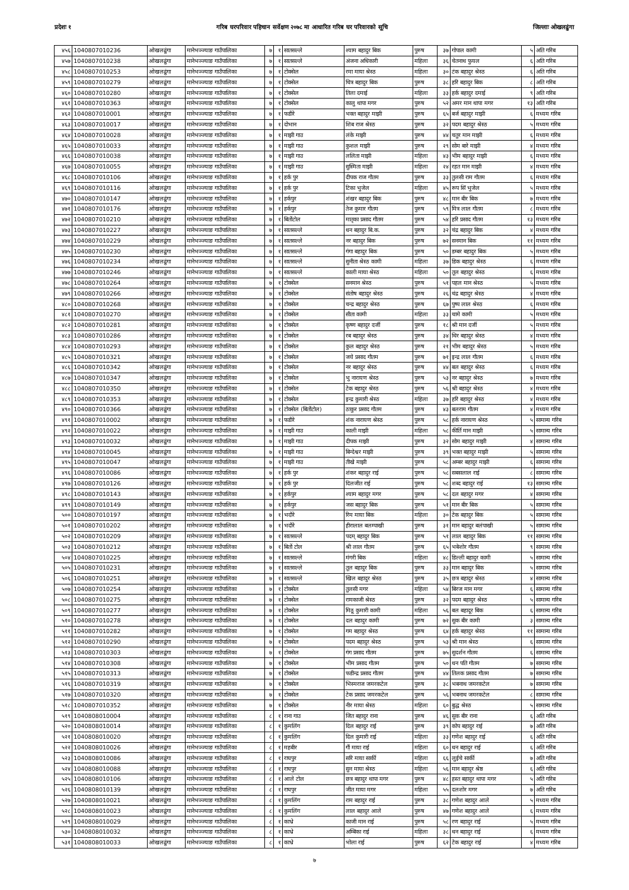प्रदेशः १ गरिब घरपरिवार पहिचान सर्वेक्षण २०७८ मा आधारित गरिब घर परिवारको सूचि जिल्लाः ओखलढुंगा
| ४५६ | 1040807010236 | ओखलढुंगा | मानेभञ्ज्याङ गाउँपालिका | ७ | १ | सातसल्ले | श्याम बहादुर बिक | पुरुष | ३७ | गोपाल कामी | ५ | अति गरिब |
| ४५७ | 1040807010238 | ओखलढुंगा | मानेभञ्ज्याङ गाउँपालिका | ७ | १ | सातसल्ले | अंजना अधिकारी | महिला | ३६ | चेतनाथ फुयल | ६ | अति गरिब |
| ४५८ | 1040807010253 | ओखलढुंगा | मानेभञ्ज्याङ गाउँपालिका | ७ | १ | टोक्सेल | रमा माया श्रेस्ठ | महिला | ३० | टंक बहादुर श्रेस्ठ | ६ | अति गरिब |
| ४५९ | 1040807010279 | ओखलढुंगा | मानेभञ्ज्याङ गाउँपालिका | ७ | १ | टोक्सेल | चित्र बहादुर बिक | पुरुष | ३८ | हरि बहादुर बिक | ८ | अति गरिब |
| ४६० | 1040807010280 | ओखलढुंगा | मानेभञ्ज्याङ गाउँपालिका | ७ | १ | टोक्सेल | तिला दमाई | महिला | ३३ | हर्क बहादुर दमाई | ९ | अति गरिब |
| ४६१ | 1040807010363 | ओखलढुंगा | मानेभञ्ज्याङ गाउँपालिका | ७ | १ | टोक्सेल | कालु थापा मगर | पुरुष | ५२ | अमर मान थापा मगर | १३ | अति गरिब |
| ४६२ | 1040807010001 | ओखलढुंगा | मानेभञ्ज्याङ गाउँपालिका | ७ | १ | फडीरे | भक्त बहादुर माझी | पुरुष | ६५ | बर्ज बहादुर माझी | ६ | मध्यम गरिब |
| ४६३ | 1040807010017 | ओखलढुंगा | मानेभञ्ज्याङ गाउँपालिका | ७ | १ | दोभान | शिब राज श्रेस्ठ | पुरुष | ३२ | पदम बहादुर श्रेस्ठ | ५ | मध्यम गरिब |
| ४६४ | 1040807010028 | ओखलढुंगा | मानेभञ्ज्याङ गाउँपालिका | ७ | १ | माझी गाउ | लंके माझी | पुरुष | ४४ | चतुर मान माझी | ६ | मध्यम गरिब |
| ४६५ | 1040807010033 | ओखलढुंगा | मानेभञ्ज्याङ गाउँपालिका | ७ | १ | माझी गाउ | कुशल माझी | पुरुष | २९ | सोम बारे माझी | ४ | मध्यम गरिब |
| ४६६ | 1040807010038 | ओखलढुंगा | मानेभञ्ज्याङ गाउँपालिका | ७ | १ | माझी गाउ | ललिता माझी | महिला | ४३ | भीम बहादुर माझी | ६ | मध्यम गरिब |
| ४६७ | 1040807010055 | ओखलढुंगा | मानेभञ्ज्याङ गाउँपालिका | ७ | १ | माझी गाउ | सुस्मिता माझी | महिला | २४ | रहत मान माझी | ४ | मध्यम गरिब |
| ४६८ | 1040807010106 | ओखलढुंगा | मानेभञ्ज्याङ गाउँपालिका | ७ | १ | हर्क पुर | दीपक राज गौतम | पुरुष | ३३ | तुलसी राम गौतम | ६ | मध्यम गरिब |
| ४६९ | 1040807010116 | ओखलढुंगा | मानेभञ्ज्याङ गाउँपालिका | ७ | १ | हर्क पुर | टिका भुजेल | महिला | ४५ | रूप सिं भुजेल | ५ | मध्यम गरिब |
| ४७० | 1040807010147 | ओखलढुंगा | मानेभञ्ज्याङ गाउँपालिका | ७ | १ | हर्कपुर | शंखर बहादुर बिक | पुरुष | ४८ | मान बीर बिक | ७ | मध्यम गरिब |
| ४७१ | 1040807010176 | ओखलढुंगा | मानेभञ्ज्याङ गाउँपालिका | ७ | १ | हर्कपुर | तेज कुमार गौतम | पुरुष | ५९ | मित्र लाल गौतम | ८ | मध्यम गरिब |
| ४७२ | 1040807010210 | ओखलढुंगा | मानेभञ्ज्याङ गाउँपालिका | ७ | १ | बिर्तोटोल | मातृका प्रसाद गौतम | पुरुष | ५४ | हरि प्रसाद गौतम | १३ | मध्यम गरिब |
| ४७३ | 1040807010227 | ओखलढुंगा | मानेभञ्ज्याङ गाउँपालिका | ७ | १ | सातसल्ले | धन बहादुर बि.क. | पुरुष | ३२ | चंद्र बहादुर बिक | ४ | मध्यम गरिब |
| ४७४ | 1040807010229 | ओखलढुंगा | मानेभञ्ज्याङ गाउँपालिका | ७ | १ | सातसल्ले | नर बहादुर बिक | पुरुष | ७२ | सनमान बिक | ११ | मध्यम गरिब |
| ४७५ | 1040807010230 | ओखलढुंगा | मानेभञ्ज्याङ गाउँपालिका | ७ | १ | सातसल्ले | गंगा बहादुर बिक | पुरुष | ५० | डम्बर बहादुर बिक | ५ | मध्यम गरिब |
| ४७६ | 1040807010234 | ओखलढुंगा | मानेभञ्ज्याङ गाउँपालिका | ७ | १ | सातसल्ले | सुनीता श्रेस्ठ कामी | महिला | ३७ | डिक बहादुर श्रेस्ठ | ६ | मध्यम गरिब |
| ४७७ | 1040807010246 | ओखलढुंगा | मानेभञ्ज्याङ गाउँपालिका | ७ | १ | सातसल्ले | काली माया श्रेस्ठ | महिला | ५० | तूल बहादुर श्रेस्ठ | ६ | मध्यम गरिब |
| ४७८ | 1040807010264 | ओखलढुंगा | मानेभञ्ज्याङ गाउँपालिका | ७ | १ | टोक्सेल | सनमान श्रेस्ठ | पुरुष | ५१ | पहल मान श्रेस्ठ | ५ | मध्यम गरिब |
| ४७९ | 1040807010266 | ओखलढुंगा | मानेभञ्ज्याङ गाउँपालिका | ७ | १ | टोक्सेल | संतोष बहादुर श्रेस्ठ | पुरुष | २६ | चंद्र बहादुर श्रेस्ठ | ४ | मध्यम गरिब |
| ४८० | 1040807010268 | ओखलढुंगा | मानेभञ्ज्याङ गाउँपालिका | ७ | १ | टोक्सेल | चन्द्र बहादुर श्रेस्ठ | पुरुष | ६७ | पुष्प लाल श्रेस्ठ | ६ | मध्यम गरिब |
| ४८१ | 1040807010270 | ओखलढुंगा | मानेभञ्ज्याङ गाउँपालिका | ७ | १ | टोक्सेल | सीता कामी | महिला | ३३ | चामे कामी | ५ | मध्यम गरिब |
| ४८२ | 1040807010281 | ओखलढुंगा | मानेभञ्ज्याङ गाउँपालिका | ७ | १ | टोक्सेल | कृष्ण बहादुर दर्जी | पुरुष | १८ | श्री मान दर्जी | ५ | मध्यम गरिब |
| ४८३ | 1040807010286 | ओखलढुंगा | मानेभञ्ज्याङ गाउँपालिका | ७ | १ | टोक्सेल | रब बहादुर श्रेस्ठ | पुरुष | ३४ | थिर बहादुर श्रेस्ठ | ४ | मध्यम गरिब |
| ४८४ | 1040807010293 | ओखलढुंगा | मानेभञ्ज्याङ गाउँपालिका | ७ | १ | टोक्सेल | कुल बहादुर श्रेस्ठ | पुरुष | २१ | भीम बहादुर श्रेस्ठ | ५ | मध्यम गरिब |
| ४८५ | 1040807010321 | ओखलढुंगा | मानेभञ्ज्याङ गाउँपालिका | ७ | १ | टोक्सेल | जये प्रसाद गौतम | पुरुष | ७१ | इन्द्र लाल गौतम | ६ | मध्यम गरिब |
| ४८६ | 1040807010342 | ओखलढुंगा | मानेभञ्ज्याङ गाउँपालिका | ७ | १ | टोक्सेल | नर बहादुर श्रेस्ठ | पुरुष | ४४ | बल बहादुर श्रेस्ठ | ६ | मध्यम गरिब |
| ४८७ | 1040807010347 | ओखलढुंगा | मानेभञ्ज्याङ गाउँपालिका | ७ | १ | टोक्सेल | भु नारायण श्रेस्ठ | पुरुष | ५३ | नर बहादुर श्रेस्ठ | ७ | मध्यम गरिब |
| ४८८ | 1040807010350 | ओखलढुंगा | मानेभञ्ज्याङ गाउँपालिका | ७ | १ | टोक्सेल | टेक बहादुर श्रेस्ठ | पुरुष | ५६ | श्री बहादुर श्रेस्ठ | ४ | मध्यम गरिब |
| ४८९ | 1040807010353 | ओखलढुंगा | मानेभञ्ज्याङ गाउँपालिका | ७ | १ | टोक्सेल | इन्द्र कुमारी श्रेस्ठ | महिला | ३७ | हरि बहादुर श्रेस्ठ | ४ | मध्यम गरिब |
| ४९० | 1040807010366 | ओखलढुंगा | मानेभञ्ज्याङ गाउँपालिका | ७ | १ | टोक्सेल (बिर्तोटोल) | ठाकुर प्रसाद गौतम | पुरुष | ४३ | बलराम गौतम | ४ | मध्यम गरिब |
| ४९१ | 1040807010002 | ओखलढुंगा | मानेभञ्ज्याङ गाउँपालिका | ७ | १ | फडीरे | शंक नारायण श्रेस्ठ | पुरुष | ५८ | हर्क नारायण श्रेस्ठ | ५ | सामान्य गरिब |
| ४९२ | 1040807010022 | ओखलढुंगा | मानेभञ्ज्याङ गाउँपालिका | ७ | १ | माझी गाउ | काली माझी | महिला | ५८ | कीर्ति मान माझी | ५ | सामान्य गरिब |
| ४९३ | 1040807010032 | ओखलढुंगा | मानेभञ्ज्याङ गाउँपालिका | ७ | १ | माझी गाउ | दीपक माझी | पुरुष | ३२ | सोम बहादुर माझी | ४ | सामान्य गरिब |
| ४९४ | 1040807010045 | ओखलढुंगा | मानेभञ्ज्याङ गाउँपालिका | ७ | १ | माझी गाउ | बिन्देश्वर माझी | पुरुष | ३९ | भक्त बहादुर माझी | ५ | सामान्य गरिब |
| ४९५ | 1040807010047 | ओखलढुंगा | मानेभञ्ज्याङ गाउँपालिका | ७ | १ | माझी गाउ | तीखे माझी | पुरुष | ५८ | अम्बर बहादुर माझी | ६ | सामान्य गरिब |
| ४९६ | 1040807010086 | ओखलढुंगा | मानेभञ्ज्याङ गाउँपालिका | ७ | १ | हर्क पुर | शंकर बहादुर राई | पुरुष | ५८ | सबसलाल राई | ८ | सामान्य गरिब |
| ४९७ | 1040807010126 | ओखलढुंगा | मानेभञ्ज्याङ गाउँपालिका | ७ | १ | हर्क पुर | दिलजीत राई | पुरुष | ५८ | शब्द बहादुर राई | १३ | सामान्य गरिब |
| ४९८ | 1040807010143 | ओखलढुंगा | मानेभञ्ज्याङ गाउँपालिका | ७ | १ | हर्कपुर | श्याम बहादुर मगर | पुरुष | ५८ | दल बहादुर मगर | ४ | सामान्य गरिब |
| ४९९ | 1040807010149 | ओखलढुंगा | मानेभञ्ज्याङ गाउँपालिका | ७ | १ | हर्कपुर | जस बहादुर बिक | पुरुष | ५१ | मान बीर बिक | ५ | सामान्य गरिब |
| ५०० | 1040807010197 | ओखलढुंगा | मानेभञ्ज्याङ गाउँपालिका | ७ | १ | भदौरे | रिम माया बिक | महिला | ३० | टेक बहादुर बिक | ५ | सामान्य गरिब |
| ५०१ | 1040807010202 | ओखलढुंगा | मानेभञ्ज्याङ गाउँपालिका | ७ | १ | भदौरे | हीरालाल बलम्पाखी | पुरुष | ३१ | मान बहादुर बलंपाखी | ५ | सामान्य गरिब |
| ५०२ | 1040807010209 | ओखलढुंगा | मानेभञ्ज्याङ गाउँपालिका | ७ | १ | सातसल्ले | पदम् बहादुर बिक | पुरुष | ५१ | लाल बहादुर बिक | ११ | सामान्य गरिब |
| ५०३ | 1040807010212 | ओखलढुंगा | मानेभञ्ज्याङ गाउँपालिका | ७ | १ | बिर्तो टोल | श्री लाल गौतम | पुरुष | ६५ | भबेशोर गौतम | ९ | सामान्य गरिब |
| ५०४ | 1040807010225 | ओखलढुंगा | मानेभञ्ज्याङ गाउँपालिका | ७ | १ | सातसल्ले | मंगरी बिक | महिला | ४८ | डिल्ली बहादुर कामी | ५ | सामान्य गरिब |
| ५०५ | 1040807010231 | ओखलढुंगा | मानेभञ्ज्याङ गाउँपालिका | ७ | १ | सातसल्ले | तूल बहादुर बिक | पुरुष | ३३ | मान बहादुर बिक | ५ | सामान्य गरिब |
| ५०६ | 1040807010251 | ओखलढुंगा | मानेभञ्ज्याङ गाउँपालिका | ७ | १ | सातसल्ले | खिल बहादुर श्रेस्ठ | पुरुष | ३५ | छत्र बहादुर श्रेस्ठ | ४ | सामान्य गरिब |
| ५०७ | 1040807010254 | ओखलढुंगा | मानेभञ्ज्याङ गाउँपालिका | ७ | १ | टोक्सेल | तुलसी मगर | महिला | ५४ | बिरज मान मगर | ६ | सामान्य गरिब |
| ५०८ | 1040807010275 | ओखलढुंगा | मानेभञ्ज्याङ गाउँपालिका | ७ | १ | टोक्सेल | रामकाजी श्रेस्ठ | पुरुष | ३२ | पदम बहादुर श्रेस्ठ | ५ | सामान्य गरिब |
| ५०९ | 1040807010277 | ओखलढुंगा | मानेभञ्ज्याङ गाउँपालिका | ७ | १ | टोक्सेल | मिठू कुमारी कामी | महिला | ५६ | बल बहादूर बिक | ६ | सामान्य गरिब |
| ५१० | 1040807010278 | ओखलढुंगा | मानेभञ्ज्याङ गाउँपालिका | ७ | १ | टोक्सेल | दल बहादुर कामी | पुरुष | ७२ | सुक बीर कामी | ३ | सामान्य गरिब |
| ५११ | 1040807010282 | ओखलढुंगा | मानेभञ्ज्याङ गाउँपालिका | ७ | १ | टोक्सेल | गम बहादुर श्रेस्ठ | पुरुष | ६४ | हर्क बहादुर श्रेस्ठ | ११ | सामान्य गरिब |
| ५१२ | 1040807010290 | ओखलढुंगा | मानेभञ्ज्याङ गाउँपालिका | ७ | १ | टोक्सेल | पदम बहादुर श्रेस्ठ | पुरुष | ५३ | श्री मान श्रेस्ठ | ६ | सामान्य गरिब |
| ५१३ | 1040807010303 | ओखलढुंगा | मानेभञ्ज्याङ गाउँपालिका | ७ | १ | टोक्सेल | गंग प्रसाद गौतम | पुरुष | ७५ | सुदर्शन गौतम | ६ | सामान्य गरिब |
| ५१४ | 1040807010308 | ओखलढुंगा | मानेभञ्ज्याङ गाउँपालिका | ७ | १ | टोक्सेल | भीम प्रसाद गौतम | पुरुष | ५० | धन पति गौतम | ७ | सामान्य गरिब |
| ५१५ | 1040807010313 | ओखलढुंगा | मानेभञ्ज्याङ गाउँपालिका | ७ | १ | टोक्सेल | फडीन्द्र प्रसाद गौतम | पुरुष | ४४ | तिलक प्रसाद गौतम | ७ | सामान्य गरिब |
| ५१६ | 1040807010319 | ओखलढुंगा | मानेभञ्ज्याङ गाउँपालिका | ७ | १ | टोक्सेल | भिस्मराज जमरकटेल | पुरुष | ३८ | भबनाथ जमरकटेल | ७ | सामान्य गरिब |
| ५१७ | 1040807010320 | ओखलढुंगा | मानेभञ्ज्याङ गाउँपालिका | ७ | १ | टोक्सेल | टेक प्रसाद जमरकटेल | पुरुष | ५६ | भबनाथ जमरकटेल | ८ | सामान्य गरिब |
| ५१८ | 1040807010352 | ओखलढुंगा | मानेभञ्ज्याङ गाउँपालिका | ७ | १ | टोक्सेल | नीर माया श्रेस्ठ | महिला | ६० | बुद्ध श्रेस्ठ | ५ | सामान्य गरिब |
| ५१९ | 1040808010004 | ओखलढुंगा | मानेभञ्ज्याङ गाउँपालिका | ८ | १ | राना गाउ | जित बहादुर राना | पुरुष | ४६ | सुक बीर राना | ६ | अति गरिब |
| ५२० | 1040808010014 | ओखलढुंगा | मानेभञ्ज्याङ गाउँपालिका | ८ | १ | कुमलिंग | दिल बहादुर राई | पुरुष | ३९ | कोप बहादुर राई | ७ | अति गरिब |
| ५२१ | 1040808010020 | ओखलढुंगा | मानेभञ्ज्याङ गाउँपालिका | ८ | १ | कुमलिंग | दिल कुमारी राई | महिला | ३३ | गणेश बहादुर राई | ६ | अति गरिब |
| ५२२ | 1040808010026 | ओखलढुंगा | मानेभञ्ज्याङ गाउँपालिका | ८ | १ | महबीर | गौं माया राई | महिला | ६० | धन बहादुर राई | ६ | अति गरिब |
| ५२३ | 1040808010086 | ओखलढुंगा | मानेभञ्ज्याङ गाउँपालिका | ८ | १ | राघपुर | सरि माया सार्की | महिला | ६६ | लुईचे सार्की | ७ | अति गरिब |
| ५२४ | 1040808010088 | ओखलढुंगा | मानेभञ्ज्याङ गाउँपालिका | ८ | १ | राघपुर | सुन माया श्रेस्ठ | महिला | ५६ | मान बहादुर श्रेष्ठ | ६ | अति गरिब |
| ५२५ | 1040808010106 | ओखलढुंगा | मानेभञ्ज्याङ गाउँपालिका | ८ | १ | आले टोल | छत्र बहादुर थापा मगर | पुरुष | ४८ | हस्त बहादुर थापा मगर | ५ | अति गरिब |
| ५२६ | 1040808010139 | ओखलढुंगा | मानेभञ्ज्याङ गाउँपालिका | ८ | १ | राघपुर | जीत माया मगर | महिला | ५५ | दलशोर मगर | ७ | अति गरिब |
| ५२७ | 1040808010021 | ओखलढुंगा | मानेभञ्ज्याङ गाउँपालिका | ८ | १ | कुमलिंग | राम बहादुर राई | पुरुष | ३८ | गणेश बहादुर आले | ५ | मध्यम गरिब |
| ५२८ | 1040808010023 | ओखलढुंगा | मानेभञ्ज्याङ गाउँपालिका | ८ | १ | कुमलिंग | लाल बहादुर आले | पुरुष | ४७ | गणेश बहादुर आले | ६ | मध्यम गरिब |
| ५२९ | 1040808010029 | ओखलढुंगा | मानेभञ्ज्याङ गाउँपालिका | ८ | १ | काभ्रे | काजी मान राई | पुरुष | ५८ | रण बहादुर राई | ५ | मध्यम गरिब |
| ५३० | 1040808010032 | ओखलढुंगा | मानेभञ्ज्याङ गाउँपालिका | ८ | १ | काभ्रे | अम्बिका राई | महिला | ३८ | धन बहादुर राई | ६ | मध्यम गरिब |
| ५३१ | 1040808010033 | ओखलढुंगा | मानेभञ्ज्याङ गाउँपालिका | ८ | १ | काभ्रे | भोला राई | पुरुष | ६२ | टेक बहादुर राई | ४ | मध्यम गरिब |
७